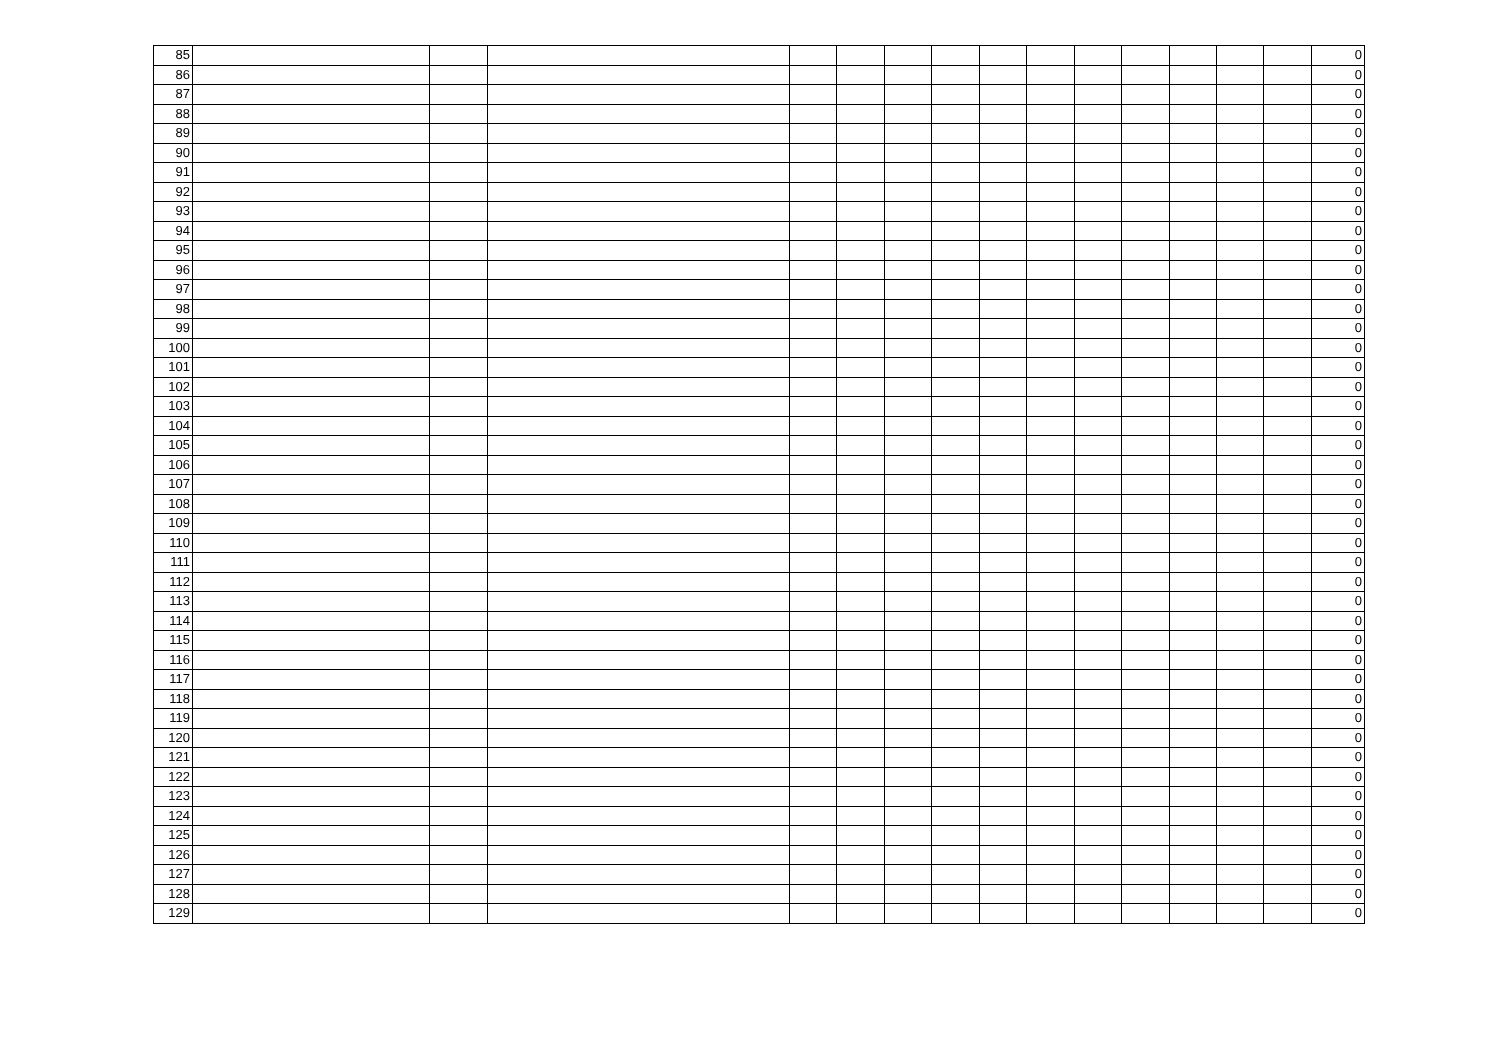| 85 | | | | | | | | | | | | | | | 0 |
| 86 | | | | | | | | | | | | | | | 0 |
| 87 | | | | | | | | | | | | | | | 0 |
| 88 | | | | | | | | | | | | | | | 0 |
| 89 | | | | | | | | | | | | | | | 0 |
| 90 | | | | | | | | | | | | | | | 0 |
| 91 | | | | | | | | | | | | | | | 0 |
| 92 | | | | | | | | | | | | | | | 0 |
| 93 | | | | | | | | | | | | | | | 0 |
| 94 | | | | | | | | | | | | | | | 0 |
| 95 | | | | | | | | | | | | | | | 0 |
| 96 | | | | | | | | | | | | | | | 0 |
| 97 | | | | | | | | | | | | | | | 0 |
| 98 | | | | | | | | | | | | | | | 0 |
| 99 | | | | | | | | | | | | | | | 0 |
| 100 | | | | | | | | | | | | | | | 0 |
| 101 | | | | | | | | | | | | | | | 0 |
| 102 | | | | | | | | | | | | | | | 0 |
| 103 | | | | | | | | | | | | | | | 0 |
| 104 | | | | | | | | | | | | | | | 0 |
| 105 | | | | | | | | | | | | | | | 0 |
| 106 | | | | | | | | | | | | | | | 0 |
| 107 | | | | | | | | | | | | | | | 0 |
| 108 | | | | | | | | | | | | | | | 0 |
| 109 | | | | | | | | | | | | | | | 0 |
| 110 | | | | | | | | | | | | | | | 0 |
| 111 | | | | | | | | | | | | | | | 0 |
| 112 | | | | | | | | | | | | | | | 0 |
| 113 | | | | | | | | | | | | | | | 0 |
| 114 | | | | | | | | | | | | | | | 0 |
| 115 | | | | | | | | | | | | | | | 0 |
| 116 | | | | | | | | | | | | | | | 0 |
| 117 | | | | | | | | | | | | | | | 0 |
| 118 | | | | | | | | | | | | | | | 0 |
| 119 | | | | | | | | | | | | | | | 0 |
| 120 | | | | | | | | | | | | | | | 0 |
| 121 | | | | | | | | | | | | | | | 0 |
| 122 | | | | | | | | | | | | | | | 0 |
| 123 | | | | | | | | | | | | | | | 0 |
| 124 | | | | | | | | | | | | | | | 0 |
| 125 | | | | | | | | | | | | | | | 0 |
| 126 | | | | | | | | | | | | | | | 0 |
| 127 | | | | | | | | | | | | | | | 0 |
| 128 | | | | | | | | | | | | | | | 0 |
| 129 | | | | | | | | | | | | | | | 0 |